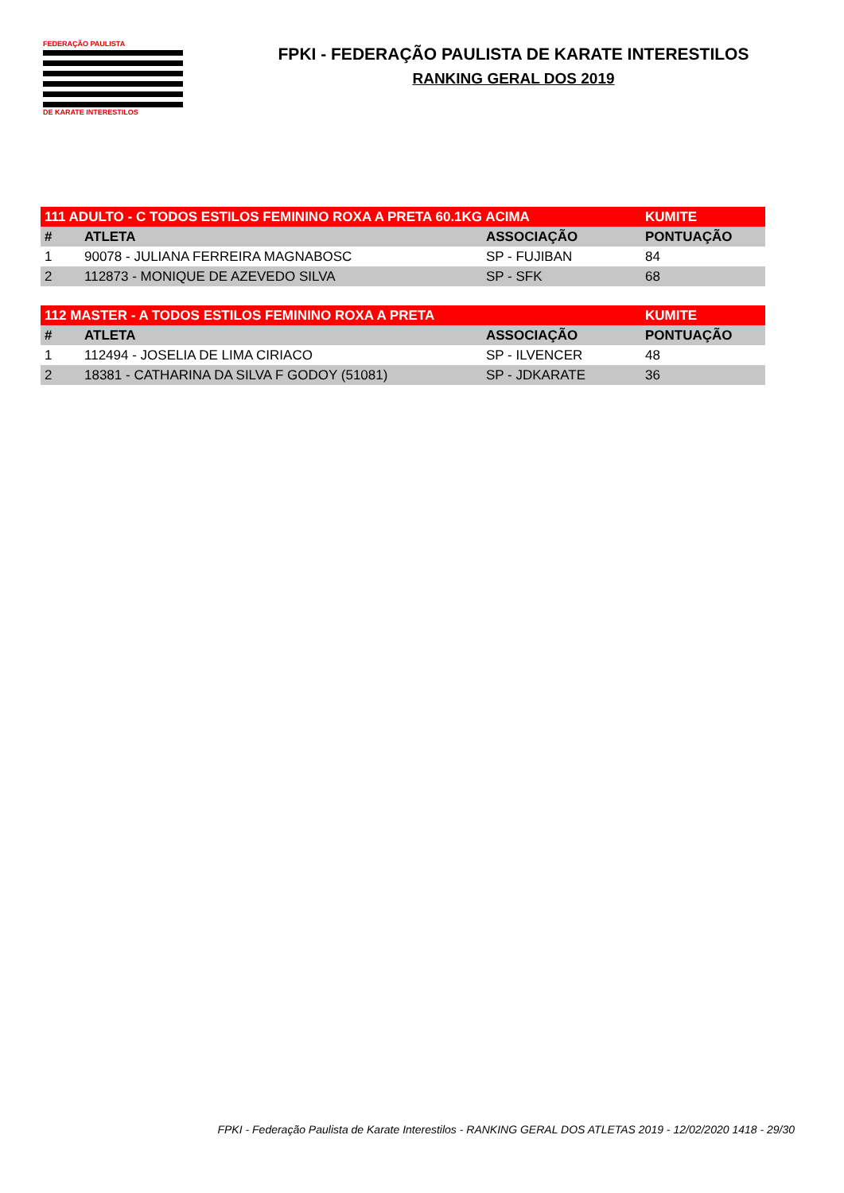FEDERAÇÃO PAULISTA
DE KARATE INTERESTILOS
FPKI - FEDERAÇÃO PAULISTA DE KARATE INTERESTILOS
RANKING GERAL DOS 2019
| 111 ADULTO - C TODOS ESTILOS FEMININO ROXA A PRETA 60.1KG ACIMA | | | KUMITE |
| --- | --- | --- | --- |
| # | ATLETA | ASSOCIAÇÃO | PONTUAÇÃO |
| 1 | 90078 - JULIANA FERREIRA MAGNABOSC | SP - FUJIBAN | 84 |
| 2 | 112873 - MONIQUE DE AZEVEDO SILVA | SP - SFK | 68 |
| 112 MASTER - A TODOS ESTILOS FEMININO ROXA A PRETA | | | KUMITE |
| --- | --- | --- | --- |
| # | ATLETA | ASSOCIAÇÃO | PONTUAÇÃO |
| 1 | 112494 - JOSELIA DE LIMA CIRIACO | SP - ILVENCER | 48 |
| 2 | 18381 - CATHARINA DA SILVA F GODOY (51081) | SP - JDKARATE | 36 |
FPKI - Federação Paulista de Karate Interestilos - RANKING GERAL DOS ATLETAS 2019 - 12/02/2020 1418 - 29/30